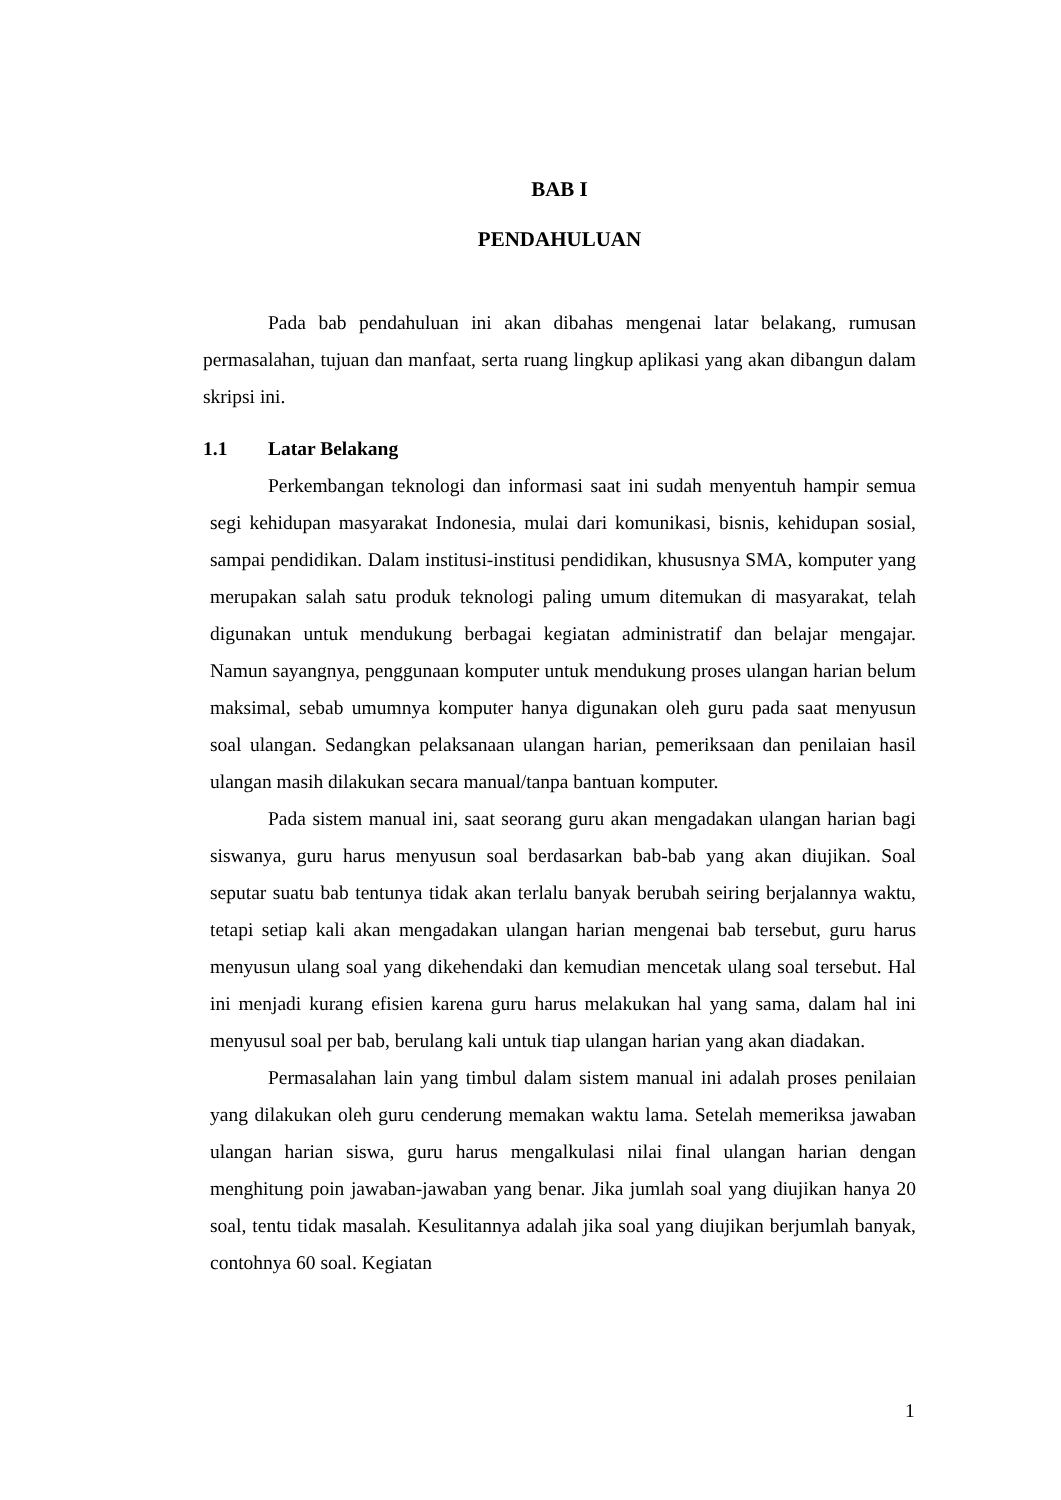BAB I
PENDAHULUAN
Pada bab pendahuluan ini akan dibahas mengenai latar belakang, rumusan permasalahan, tujuan dan manfaat, serta ruang lingkup aplikasi yang akan dibangun dalam skripsi ini.
1.1 Latar Belakang
Perkembangan teknologi dan informasi saat ini sudah menyentuh hampir semua segi kehidupan masyarakat Indonesia, mulai dari komunikasi, bisnis, kehidupan sosial, sampai pendidikan. Dalam institusi-institusi pendidikan, khususnya SMA, komputer yang merupakan salah satu produk teknologi paling umum ditemukan di masyarakat, telah digunakan untuk mendukung berbagai kegiatan administratif dan belajar mengajar. Namun sayangnya, penggunaan komputer untuk mendukung proses ulangan harian belum maksimal, sebab umumnya komputer hanya digunakan oleh guru pada saat menyusun soal ulangan. Sedangkan pelaksanaan ulangan harian, pemeriksaan dan penilaian hasil ulangan masih dilakukan secara manual/tanpa bantuan komputer.
Pada sistem manual ini, saat seorang guru akan mengadakan ulangan harian bagi siswanya, guru harus menyusun soal berdasarkan bab-bab yang akan diujikan. Soal seputar suatu bab tentunya tidak akan terlalu banyak berubah seiring berjalannya waktu, tetapi setiap kali akan mengadakan ulangan harian mengenai bab tersebut, guru harus menyusun ulang soal yang dikehendaki dan kemudian mencetak ulang soal tersebut. Hal ini menjadi kurang efisien karena guru harus melakukan hal yang sama, dalam hal ini menyusul soal per bab, berulang kali untuk tiap ulangan harian yang akan diadakan.
Permasalahan lain yang timbul dalam sistem manual ini adalah proses penilaian yang dilakukan oleh guru cenderung memakan waktu lama. Setelah memeriksa jawaban ulangan harian siswa, guru harus mengalkulasi nilai final ulangan harian dengan menghitung poin jawaban-jawaban yang benar. Jika jumlah soal yang diujikan hanya 20 soal, tentu tidak masalah. Kesulitannya adalah jika soal yang diujikan berjumlah banyak, contohnya 60 soal. Kegiatan
1